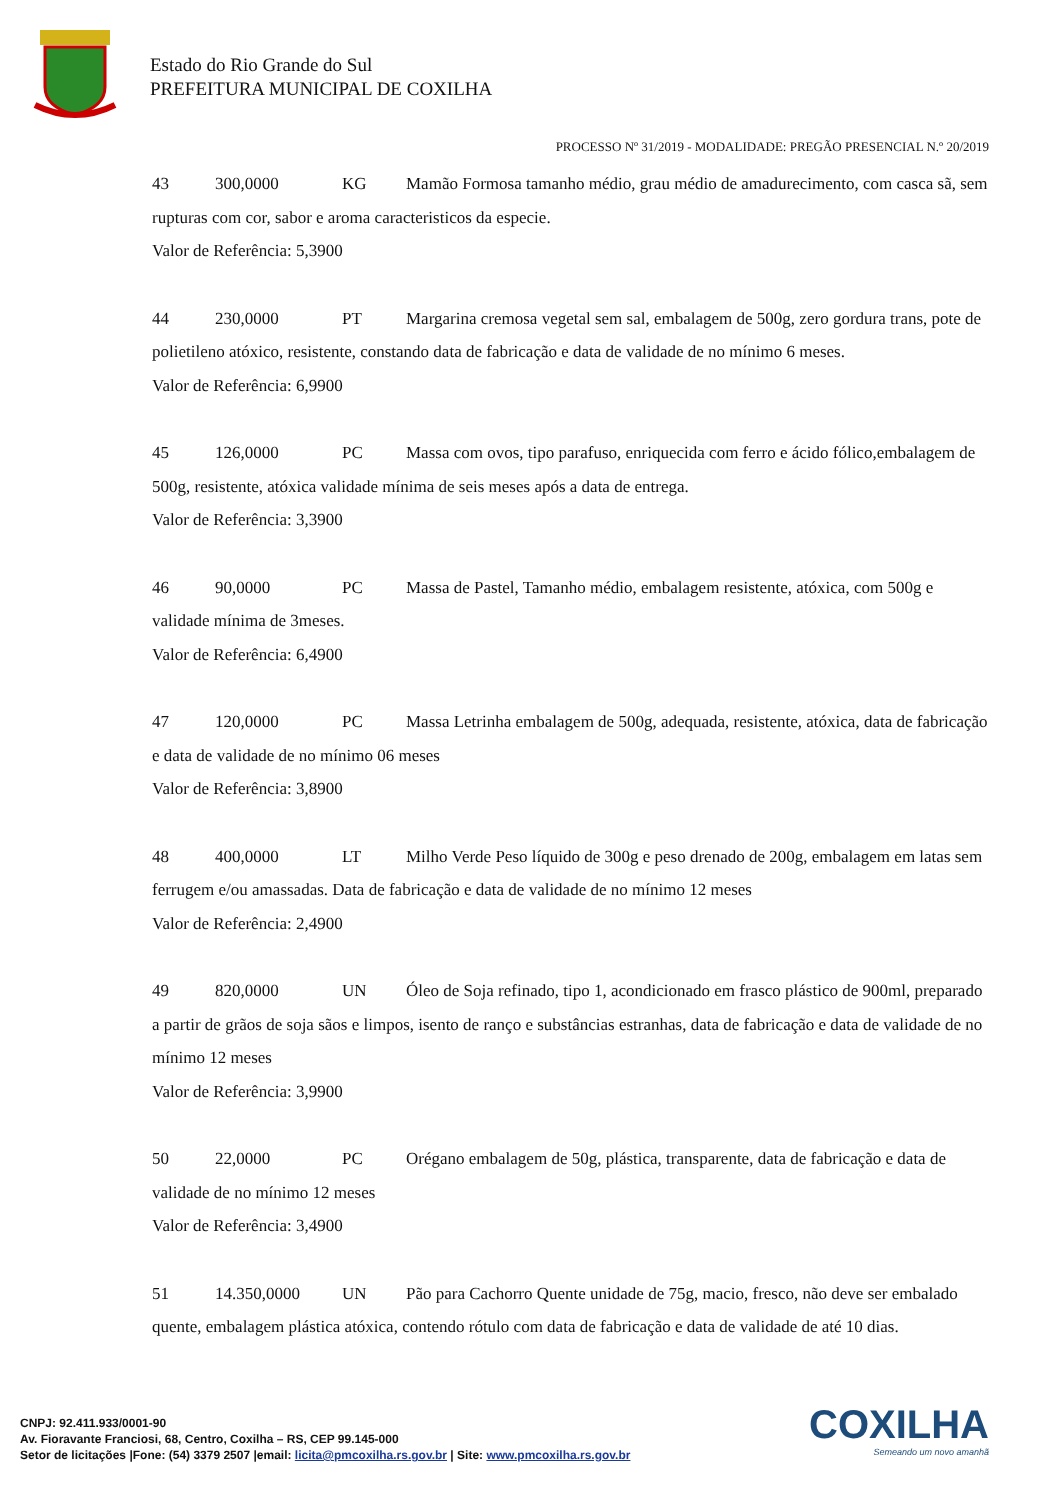Estado do Rio Grande do Sul
PREFEITURA MUNICIPAL DE COXILHA
PROCESSO Nº 31/2019 - MODALIDADE: PREGÃO PRESENCIAL N.º 20/2019
43 300,0000 KG Mamão Formosa tamanho médio, grau médio de amadurecimento, com casca sã, sem rupturas com cor, sabor e aroma caracteristicos da especie.
Valor de Referência: 5,3900
44 230,0000 PT Margarina cremosa vegetal sem sal, embalagem de 500g, zero gordura trans, pote de polietileno atóxico, resistente, constando data de fabricação e data de validade de no mínimo 6 meses.
Valor de Referência: 6,9900
45 126,0000 PC Massa com ovos, tipo parafuso, enriquecida com ferro e ácido fólico,embalagem de 500g, resistente, atóxica validade mínima de seis meses após a data de entrega.
Valor de Referência: 3,3900
46 90,0000 PC Massa de Pastel, Tamanho médio, embalagem resistente, atóxica, com 500g e validade mínima de 3meses.
Valor de Referência: 6,4900
47 120,0000 PC Massa Letrinha embalagem de 500g, adequada, resistente, atóxica, data de fabricação e data de validade de no mínimo 06 meses
Valor de Referência: 3,8900
48 400,0000 LT Milho Verde Peso líquido de 300g e peso drenado de 200g, embalagem em latas sem ferrugem e/ou amassadas. Data de fabricação e data de validade de no mínimo 12 meses
Valor de Referência: 2,4900
49 820,0000 UN Óleo de Soja refinado, tipo 1, acondicionado em frasco plástico de 900ml, preparado a partir de grãos de soja sãos e limpos, isento de ranço e substâncias estranhas, data de fabricação e data de validade de no mínimo 12 meses
Valor de Referência: 3,9900
50 22,0000 PC Orégano embalagem de 50g, plástica, transparente, data de fabricação e data de validade de no mínimo 12 meses
Valor de Referência: 3,4900
51 14.350,0000 UN Pão para Cachorro Quente unidade de 75g, macio, fresco, não deve ser embalado quente, embalagem plástica atóxica, contendo rótulo com data de fabricação e data de validade de até 10 dias.
COXILHA
Semeando um novo amanhã
CNPJ: 92.411.933/0001-90
Av. Fioravante Franciosi, 68, Centro, Coxilha – RS, CEP 99.145-000
Setor de licitações |Fone: (54) 3379 2507 |email: licita@pmcoxilha.rs.gov.br | Site: www.pmcoxilha.rs.gov.br